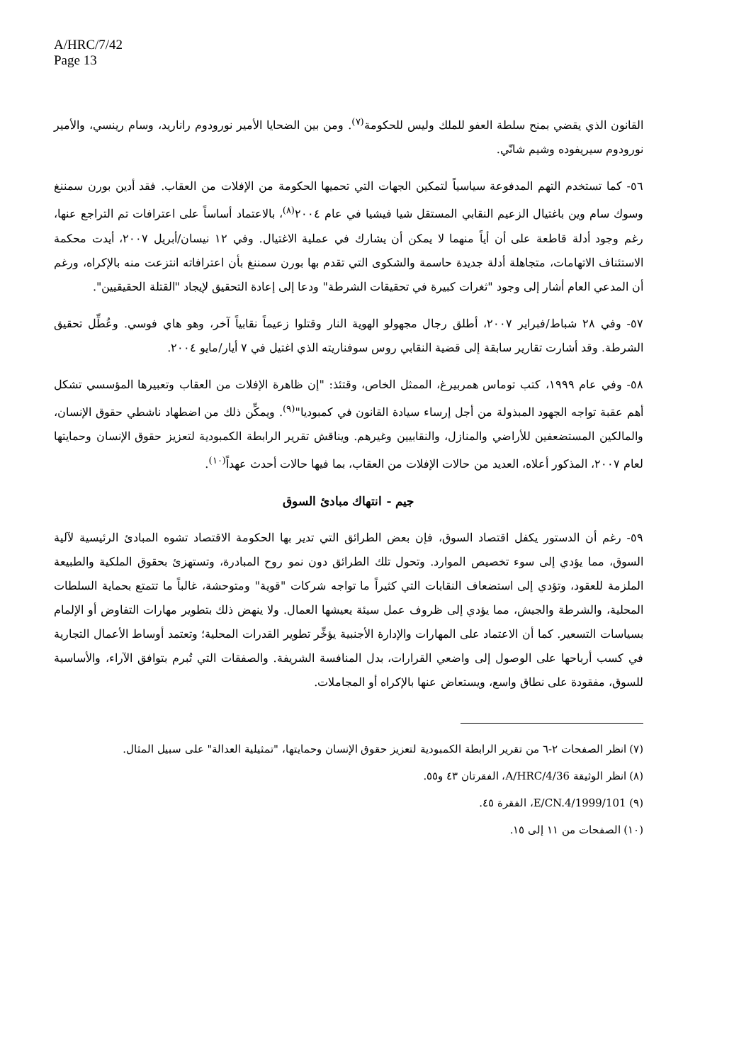A/HRC/7/42
Page 13
القانون الذي يقضي بمنح سلطة العفو للملك وليس للحكومة<sup>(٧)</sup>. ومن بين الضحايا الأمير نورودوم راناريد، وسام رينسي، والأمير نورودوم سيريفوده وشيم شانّي.
٥٦- كما تستخدم التهم المدفوعة سياسياً لتمكين الجهات التي تحميها الحكومة من الإفلات من العقاب. فقد أدين بورن سمننغ وسوك سام وين باغتيال الزعيم النقابي المستقل شيا فيشيا في عام ٢٠٠٤<sup>(٨)</sup>، بالاعتماد أساساً على اعترافات تم التراجع عنها، رغم وجود أدلة قاطعة على أن أياً منهما لا يمكن أن يشارك في عملية الاغتيال. وفي ١٢ نيسان/أبريل ٢٠٠٧، أيدت محكمة الاستئناف الاتهامات، متجاهلة أدلة جديدة حاسمة والشكوى التي تقدم بها بورن سمننغ بأن اعترافاته انتزعت منه بالإكراه، ورغم أن المدعي العام أشار إلى وجود "ثغرات كبيرة في تحقيقات الشرطة" ودعا إلى إعادة التحقيق لإيجاد "القتلة الحقيقيين".
٥٧- وفي ٢٨ شباط/فبراير ٢٠٠٧، أطلق رجال مجهولو الهوية النار وقتلوا زعيماً نقابياً آخر، وهو هاي فوسي. وعُطِّل تحقيق الشرطة. وقد أشارت تقارير سابقة إلى قضية النقابي روس سوفناريته الذي اغتيل في ٧ أيار/مايو ٢٠٠٤.
٥٨- وفي عام ١٩٩٩، كتب توماس همربيرغ، الممثل الخاص، وقتئذ: "إن ظاهرة الإفلات من العقاب وتعبيرها المؤسسي تشكل أهم عقبة تواجه الجهود المبذولة من أجل إرساء سيادة القانون في كمبوديا"<sup>(٩)</sup>. ويمكِّن ذلك من اضطهاد ناشطي حقوق الإنسان، والمالكين المستضعفين للأراضي والمنازل، والنقابيين وغيرهم. ويناقش تقرير الرابطة الكمبودية لتعزيز حقوق الإنسان وحمايتها لعام ٢٠٠٧، المذكور أعلاه، العديد من حالات الإفلات من العقاب، بما فيها حالات أحدث عهداً<sup>(١٠)</sup>.
جيم - انتهاك مبادئ السوق
٥٩- رغم أن الدستور يكفل اقتصاد السوق، فإن بعض الطرائق التي تدير بها الحكومة الاقتصاد تشوه المبادئ الرئيسية لآلية السوق، مما يؤدي إلى سوء تخصيص الموارد. وتحول تلك الطرائق دون نمو روح المبادرة، وتستهزئ بحقوق الملكية والطبيعة الملزمة للعقود، وتؤدي إلى استضعاف النقابات التي كثيراً ما تواجه شركات "قوية" ومتوحشة، غالباً ما تتمتع بحماية السلطات المحلية، والشرطة والجيش، مما يؤدي إلى ظروف عمل سيئة يعيشها العمال. ولا ينهض ذلك بتطوير مهارات التفاوض أو الإلمام بسياسات التسعير. كما أن الاعتماد على المهارات والإدارة الأجنبية يؤخِّر تطوير القدرات المحلية؛ وتعتمد أوساط الأعمال التجارية في كسب أرباحها على الوصول إلى واضعي القرارات، بدل المنافسة الشريفة. والصفقات التي تُبرم بتوافق الآراء، والأساسية للسوق، مفقودة على نطاق واسع، ويستعاض عنها بالإكراه أو المجاملات.
(٧) انظر الصفحات ٢-٦ من تقرير الرابطة الكمبودية لتعزيز حقوق الإنسان وحمايتها، "تمثيلية العدالة" على سبيل المثال.
(٨) انظر الوثيقة A/HRC/4/36، الفقرتان ٤٣ و٥٥.
(٩) E/CN.4/1999/101، الفقرة ٤٥.
(١٠) الصفحات من ١١ إلى ١٥.